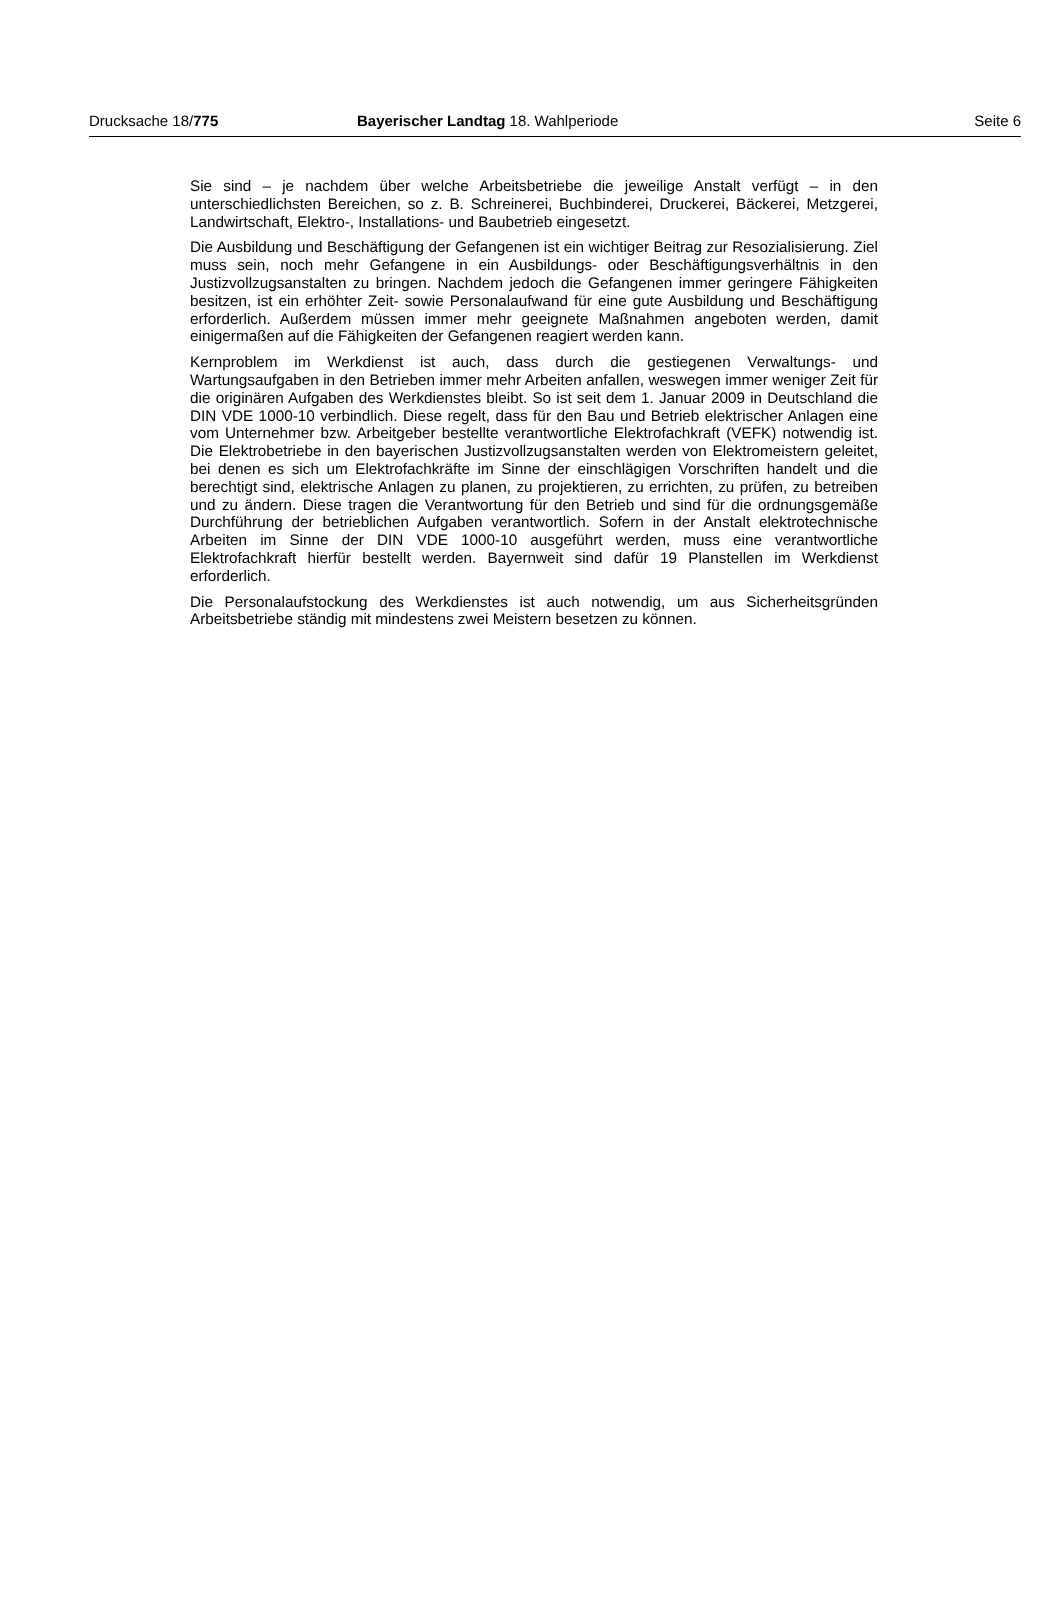Drucksache 18/775 Bayerischer Landtag 18. Wahlperiode Seite 6
Sie sind – je nachdem über welche Arbeitsbetriebe die jeweilige Anstalt verfügt – in den unterschiedlichsten Bereichen, so z. B. Schreinerei, Buchbinderei, Druckerei, Bäckerei, Metzgerei, Landwirtschaft, Elektro-, Installations- und Baubetrieb eingesetzt.
Die Ausbildung und Beschäftigung der Gefangenen ist ein wichtiger Beitrag zur Resozialisierung. Ziel muss sein, noch mehr Gefangene in ein Ausbildungs- oder Beschäftigungsverhältnis in den Justizvollzugsanstalten zu bringen. Nachdem jedoch die Gefangenen immer geringere Fähigkeiten besitzen, ist ein erhöhter Zeit- sowie Personalaufwand für eine gute Ausbildung und Beschäftigung erforderlich. Außerdem müssen immer mehr geeignete Maßnahmen angeboten werden, damit einigermaßen auf die Fähigkeiten der Gefangenen reagiert werden kann.
Kernproblem im Werkdienst ist auch, dass durch die gestiegenen Verwaltungs- und Wartungsaufgaben in den Betrieben immer mehr Arbeiten anfallen, weswegen immer weniger Zeit für die originären Aufgaben des Werkdienstes bleibt. So ist seit dem 1. Januar 2009 in Deutschland die DIN VDE 1000-10 verbindlich. Diese regelt, dass für den Bau und Betrieb elektrischer Anlagen eine vom Unternehmer bzw. Arbeitgeber bestellte verantwortliche Elektrofachkraft (VEFK) notwendig ist. Die Elektrobetriebe in den bayerischen Justizvollzugsanstalten werden von Elektromeistern geleitet, bei denen es sich um Elektrofachkräfte im Sinne der einschlägigen Vorschriften handelt und die berechtigt sind, elektrische Anlagen zu planen, zu projektieren, zu errichten, zu prüfen, zu betreiben und zu ändern. Diese tragen die Verantwortung für den Betrieb und sind für die ordnungsgemäße Durchführung der betrieblichen Aufgaben verantwortlich. Sofern in der Anstalt elektrotechnische Arbeiten im Sinne der DIN VDE 1000-10 ausgeführt werden, muss eine verantwortliche Elektrofachkraft hierfür bestellt werden. Bayernweit sind dafür 19 Planstellen im Werkdienst erforderlich.
Die Personalaufstockung des Werkdienstes ist auch notwendig, um aus Sicherheitsgründen Arbeitsbetriebe ständig mit mindestens zwei Meistern besetzen zu können.